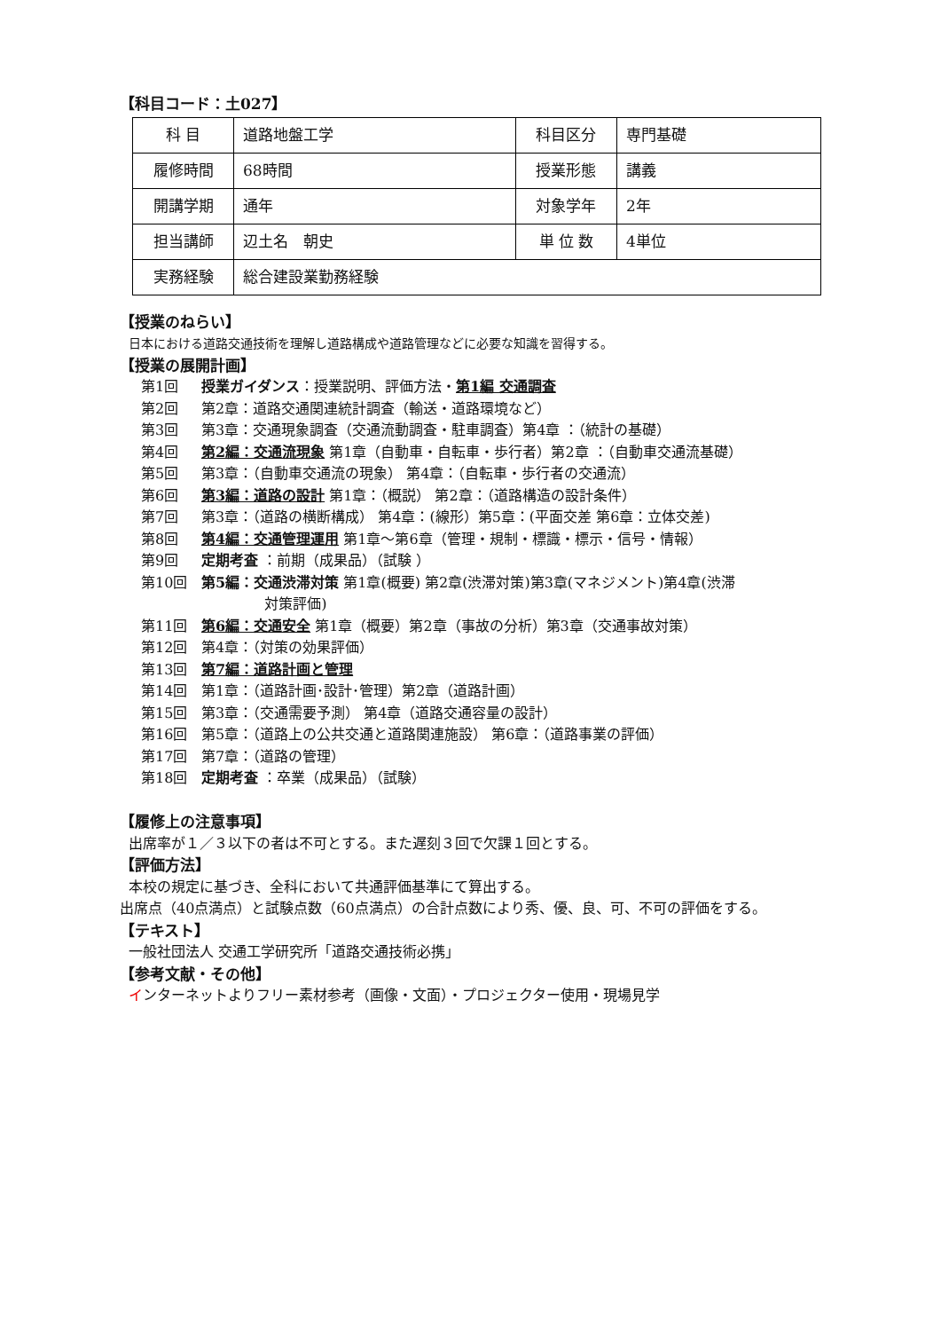【科目コード：土027】
| 科 目 | 道路地盤工学 | 科目区分 | 専門基礎 |
| 履修時間 | 68時間 | 授業形態 | 講義 |
| 開講学期 | 通年 | 対象学年 | 2年 |
| 担当講師 | 辺土名 朝史 | 単 位 数 | 4単位 |
| 実務経験 | 総合建設業勤務経験 | | |
【授業のねらい】
日本における道路交通技術を理解し道路構成や道路管理などに必要な知識を習得する。
【授業の展開計画】
第1回 授業ガイダンス：授業説明、評価方法・第1編 交通調査
第2回 第2章：道路交通関連統計調査（輸送・道路環境など）
第3回 第3章：交通現象調査（交通流動調査・駐車調査）第4章 ：（統計の基礎）
第4回 第2編：交通流現象 第1章（自動車・自転車・歩行者）第2章 ：（自動車交通流基礎）
第5回 第3章：（自動車交通流の現象） 第4章：（自転車・歩行者の交通流）
第6回 第3編：道路の設計 第1章：（概説） 第2章：（道路構造の設計条件）
第7回 第3章：（道路の横断構成） 第4章：(線形）第5章：(平面交差 第6章：立体交差)
第8回 第4編：交通管理運用 第1章～第6章（管理・規制・標識・標示・信号・情報）
第9回 定期考査 ：前期（成果品）（試験 ）
第10回 第5編：交通渋滞対策 第1章(概要) 第2章(渋滞対策)第3章(マネジメント)第4章(渋滞
対策評価)
第11回 第6編：交通安全 第1章（概要）第2章（事故の分析）第3章（交通事故対策）
第12回 第4章：（対策の効果評価）
第13回 第7編：道路計画と管理
第14回 第1章：（道路計画･設計･管理）第2章（道路計画）
第15回 第3章：（交通需要予測） 第4章（道路交通容量の設計）
第16回 第5章：（道路上の公共交通と道路関連施設） 第6章：（道路事業の評価）
第17回 第7章：（道路の管理）
第18回 定期考査 ：卒業（成果品）（試験）
【履修上の注意事項】
出席率が１／３以下の者は不可とする。また遅刻３回で欠課１回とする。
【評価方法】
本校の規定に基づき、全科において共通評価基準にて算出する。
出席点（40点満点）と試験点数（60点満点）の合計点数により秀、優、良、可、不可の評価をする。
【テキスト】
一般社団法人 交通工学研究所「道路交通技術必携」
【参考文献・その他】
インターネットよりフリー素材参考（画像・文面）・プロジェクター使用・現場見学